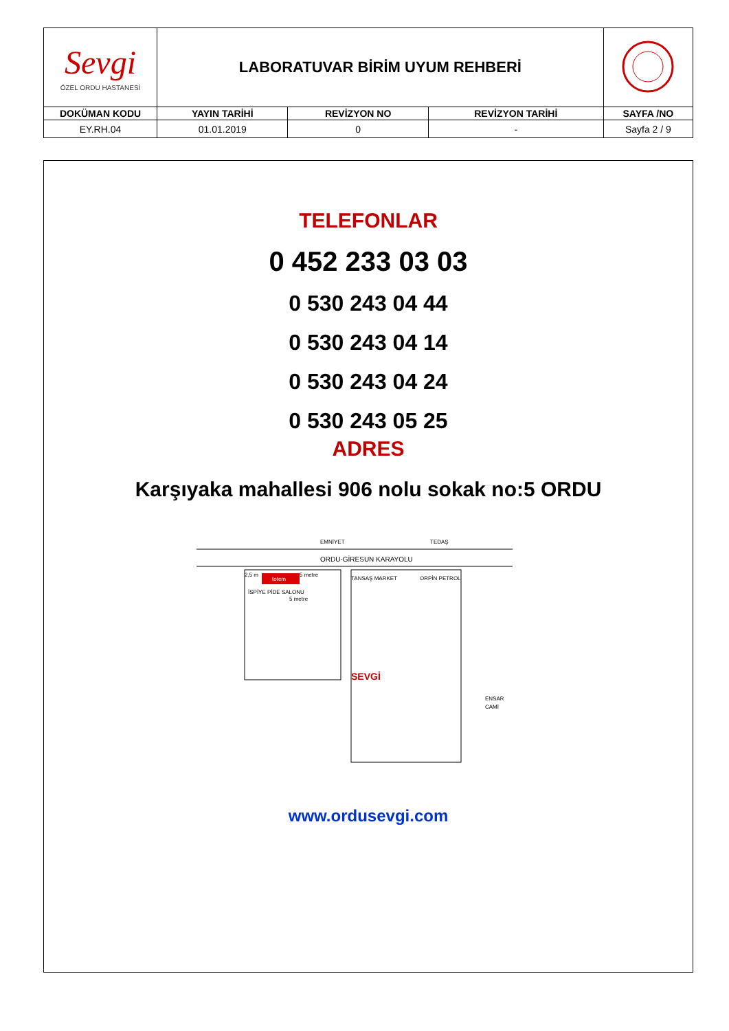| Sevgi ÖZEL ORDU HASTANESİ | LABORATUVAR BİRİM UYUM REHBERİ | | | |
| DOKÜMAN KODU | YAYIN TARİHİ | REVİZYON NO | REVİZYON TARİHİ | SAYFA /NO |
| EY.RH.04 | 01.01.2019 | 0 | - | Sayfa 2 / 9 |
TELEFONLAR
0 452 233 03 03
0 530 243 04 44
0 530 243 04 14
0 530 243 04 24
0 530 243 05 25
ADRES
Karşıyaka mahallesi 906 nolu sokak no:5 ORDU
ORDU-GİRESUN KARAYOLU
EMNİYET
TEDAŞ
totem
2,5 m
5 metre
5 metre
İSPİYE PİDE SALONU
TANSAŞ MARKET
ORPİN PETROL
SEVGİ
ENSAR
CAMİ
www.ordusevgi.com